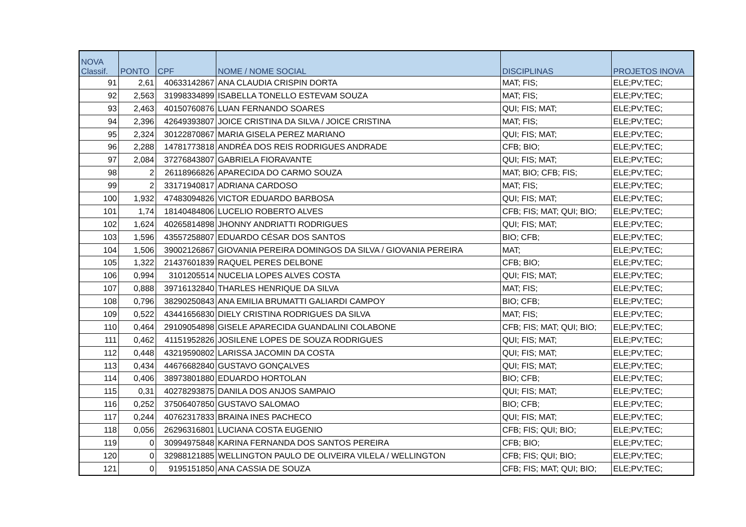| NOVA Classif. | PONTO | CPF | NOME / NOME SOCIAL | DISCIPLINAS | PROJETOS INOVA |
| --- | --- | --- | --- | --- | --- |
| 91 | 2,61 | 40633142867 | ANA CLAUDIA CRISPIN DORTA | MAT; FIS; | ELE;PV;TEC; |
| 92 | 2,563 | 31998334899 | ISABELLA TONELLO ESTEVAM SOUZA | MAT; FIS; | ELE;PV;TEC; |
| 93 | 2,463 | 40150760876 | LUAN FERNANDO SOARES | QUI; FIS; MAT; | ELE;PV;TEC; |
| 94 | 2,396 | 42649393807 | JOICE CRISTINA DA SILVA / JOICE CRISTINA | MAT; FIS; | ELE;PV;TEC; |
| 95 | 2,324 | 30122870867 | MARIA GISELA PEREZ MARIANO | QUI; FIS; MAT; | ELE;PV;TEC; |
| 96 | 2,288 | 14781773818 | ANDRÉA DOS REIS RODRIGUES ANDRADE | CFB; BIO; | ELE;PV;TEC; |
| 97 | 2,084 | 37276843807 | GABRIELA FIORAVANTE | QUI; FIS; MAT; | ELE;PV;TEC; |
| 98 | 2 | 26118966826 | APARECIDA DO CARMO SOUZA | MAT; BIO; CFB; FIS; | ELE;PV;TEC; |
| 99 | 2 | 33171940817 | ADRIANA CARDOSO | MAT; FIS; | ELE;PV;TEC; |
| 100 | 1,932 | 47483094826 | VICTOR EDUARDO BARBOSA | QUI; FIS; MAT; | ELE;PV;TEC; |
| 101 | 1,74 | 18140484806 | LUCELIO ROBERTO ALVES | CFB; FIS; MAT; QUI; BIO; | ELE;PV;TEC; |
| 102 | 1,624 | 40265814898 | JHONNY ANDRIATTI RODRIGUES | QUI; FIS; MAT; | ELE;PV;TEC; |
| 103 | 1,596 | 43557258807 | EDUARDO CÉSAR DOS SANTOS | BIO; CFB; | ELE;PV;TEC; |
| 104 | 1,506 | 39002126867 | GIOVANIA PEREIRA DOMINGOS DA SILVA / GIOVANIA PEREIRA | MAT; | ELE;PV;TEC; |
| 105 | 1,322 | 21437601839 | RAQUEL PERES DELBONE | CFB; BIO; | ELE;PV;TEC; |
| 106 | 0,994 | 3101205514 | NUCELIA LOPES ALVES COSTA | QUI; FIS; MAT; | ELE;PV;TEC; |
| 107 | 0,888 | 39716132840 | THARLES HENRIQUE DA SILVA | MAT; FIS; | ELE;PV;TEC; |
| 108 | 0,796 | 38290250843 | ANA EMILIA BRUMATTI GALIARDI CAMPOY | BIO; CFB; | ELE;PV;TEC; |
| 109 | 0,522 | 43441656830 | DIELY CRISTINA RODRIGUES DA SILVA | MAT; FIS; | ELE;PV;TEC; |
| 110 | 0,464 | 29109054898 | GISELE APARECIDA GUANDALINI COLABONE | CFB; FIS; MAT; QUI; BIO; | ELE;PV;TEC; |
| 111 | 0,462 | 41151952826 | JOSILENE LOPES DE SOUZA RODRIGUES | QUI; FIS; MAT; | ELE;PV;TEC; |
| 112 | 0,448 | 43219590802 | LARISSA JACOMIN DA COSTA | QUI; FIS; MAT; | ELE;PV;TEC; |
| 113 | 0,434 | 44676682840 | GUSTAVO GONÇALVES | QUI; FIS; MAT; | ELE;PV;TEC; |
| 114 | 0,406 | 38973801880 | EDUARDO HORTOLAN | BIO; CFB; | ELE;PV;TEC; |
| 115 | 0,31 | 40278293875 | DANILA DOS ANJOS SAMPAIO | QUI; FIS; MAT; | ELE;PV;TEC; |
| 116 | 0,252 | 37506407850 | GUSTAVO SALOMAO | BIO; CFB; | ELE;PV;TEC; |
| 117 | 0,244 | 40762317833 | BRAINA INES PACHECO | QUI; FIS; MAT; | ELE;PV;TEC; |
| 118 | 0,056 | 26296316801 | LUCIANA COSTA EUGENIO | CFB; FIS; QUI; BIO; | ELE;PV;TEC; |
| 119 | 0 | 30994975848 | KARINA FERNANDA DOS SANTOS PEREIRA | CFB; BIO; | ELE;PV;TEC; |
| 120 | 0 | 32988121885 | WELLINGTON PAULO DE OLIVEIRA VILELA / WELLINGTON | CFB; FIS; QUI; BIO; | ELE;PV;TEC; |
| 121 | 0 | 9195151850 | ANA CASSIA DE SOUZA | CFB; FIS; MAT; QUI; BIO; | ELE;PV;TEC; |